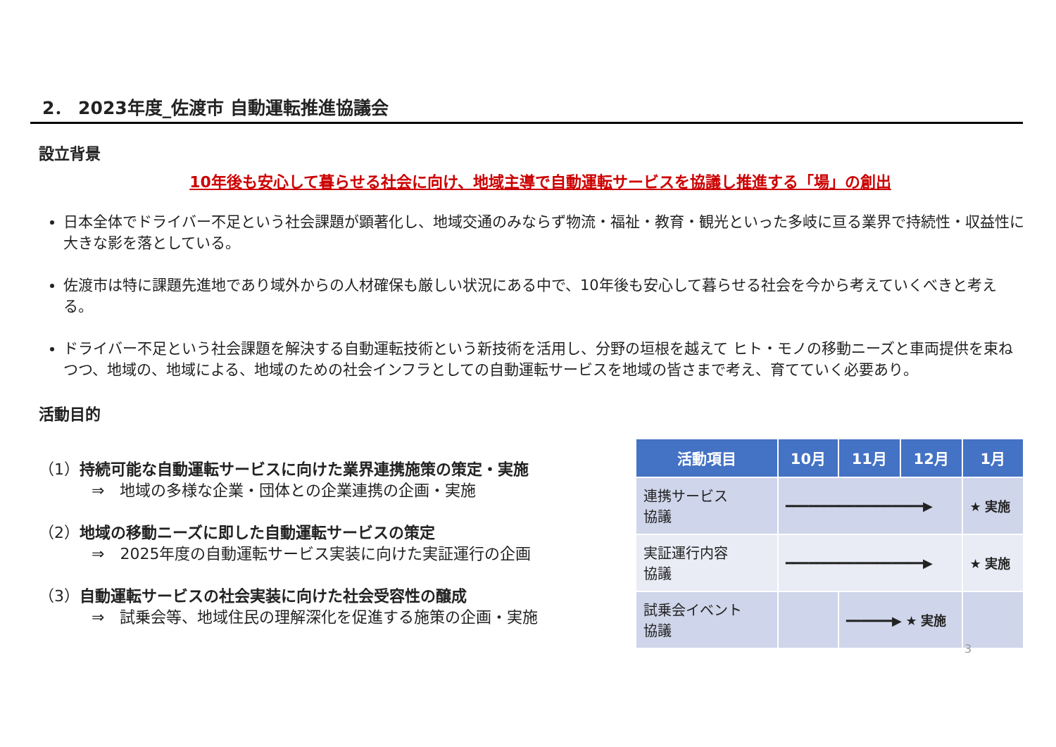2． 2023年度_佐渡市 自動運転推進協議会
設立背景
10年後も安心して暮らせる社会に向け、地域主導で自動運転サービスを協議し推進する「場」の創出
日本全体でドライバー不足という社会課題が顕著化し、地域交通のみならず物流・福祉・教育・観光といった多岐に亘る業界で持続性・収益性に大きな影を落としている。
佐渡市は特に課題先進地であり域外からの人材確保も厳しい状況にある中で、10年後も安心して暮らせる社会を今から考えていくべきと考える。
ドライバー不足という社会課題を解決する自動運転技術という新技術を活用し、分野の垣根を越えて ヒト・モノの移動ニーズと車両提供を束ねつつ、地域の、地域による、地域のための社会インフラとしての自動運転サービスを地域の皆さまで考え、育てていく必要あり。
活動目的
（1）持続可能な自動運転サービスに向けた業界連携施策の策定・実施
⇒　地域の多様な企業・団体との企業連携の企画・実施
（2）地域の移動ニーズに即した自動運転サービスの策定
⇒　2025年度の自動運転サービス実装に向けた実証運行の企画
（3）自動運転サービスの社会実装に向けた社会受容性の醸成
⇒　試乗会等、地域住民の理解深化を促進する施策の企画・実施
| 活動項目 | 10月 | 11月 | 12月 | 1月 |
| --- | --- | --- | --- | --- |
| 連携サービス 協議 | ━━━━━━━━━━━━━━━━━━▶ | | | ★ 実施 |
| 実証運行内容 協議 | ━━━━━━━━━━━━━━━━━━▶ | | | ★ 実施 |
| 試乗会イベント 協議 | | ━━━━━━▶ ★ 実施 | | |
3